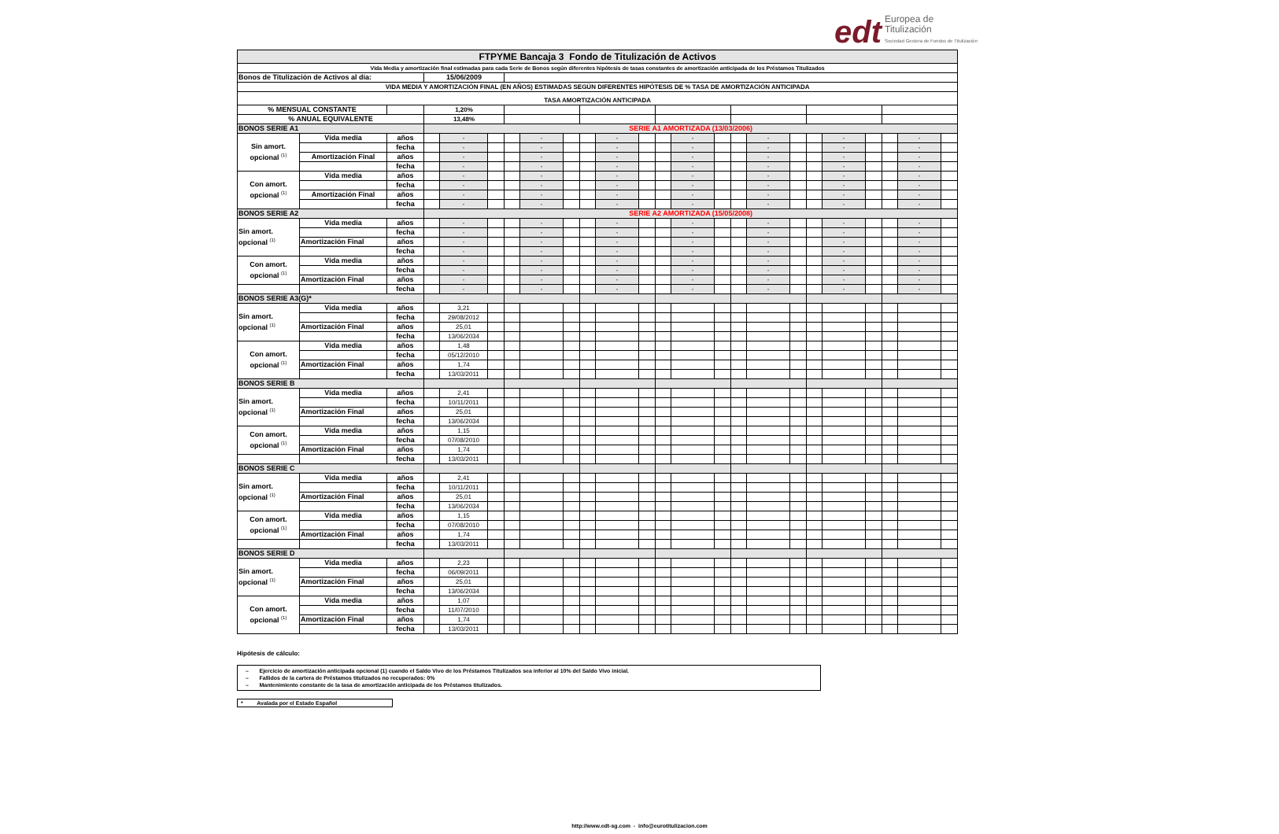edt Europea de
Titulización
Sociedad Gestora de Fondos de Titulización
| FTPYME Bancaja 3 Fondo de Titulización de Activos | | | | | | | | | | | | | | | | | | | | | | | |
| Vida Media y amortización final estimadas para cada Serie de Bonos según diferentes hipótesis de tasas constantes de amortización anticipada de los Préstamos Titulizados | | | | | | | | | | | | | | | | | | | | | | | |
| Bonos de Titulización de Activos al día: | | | 15/06/2009 | | | | | | | | | | | | | | | | | | | | |
| VIDA MEDIA Y AMORTIZACIÓN FINAL (EN AÑOS) ESTIMADAS SEGÚN DIFERENTES HIPÓTESIS DE % TASA DE AMORTIZACIÓN ANTICIPADA | | | | | | | | | | | | | | | | | | | | | | | |
| TASA AMORTIZACIÓN ANTICIPADA | | | | | | | | | | | | | | | | | | | | | | | |
| % MENSUAL CONSTANTE | | | 1,20% | | | | | | | | | | | | | | | | | | | | |
| % ANUAL EQUIVALENTE | | | 13,48% | | | | | | | | | | | | | | | | | | | | |
| BONOS SERIE A1 | | | SERIE A1 AMORTIZADA (13/03/2006) | | | | | | | | | | | | | | | | | | | | |
| Sin amort. opcional <sup>(1)</sup> | Vida media | años | | - | | | - | | | - | | | - | | | - | | | - | | | - | |
| | | fecha | | - | | | - | | | - | | | - | | | - | | | - | | | - | |
| | Amortización Final | años | | - | | | - | | | - | | | - | | | - | | | - | | | - | |
| | | fecha | | - | | | - | | | - | | | - | | | - | | | - | | | - | |
| Con amort. opcional <sup>(1)</sup> | Vida media | años | | - | | | - | | | - | | | - | | | - | | | - | | | - | |
| | | fecha | | - | | | - | | | - | | | - | | | - | | | - | | | - | |
| | Amortización Final | años | | - | | | - | | | - | | | - | | | - | | | - | | | - | |
| | | fecha | | - | | | - | | | - | | | - | | | - | | | - | | | - | |
| BONOS SERIE A2 | | | SERIE A2 AMORTIZADA (15/05/2008) | | | | | | | | | | | | | | | | | | | | |
| Sin amort. opcional <sup>(1)</sup> | Vida media | años | | - | | | - | | | - | | | - | | | - | | | - | | | - | |
| | | fecha | | - | | | - | | | - | | | - | | | - | | | - | | | - | |
| | Amortización Final | años | | - | | | - | | | - | | | - | | | - | | | - | | | - | |
| | | fecha | | - | | | - | | | - | | | - | | | - | | | - | | | - | |
| Con amort. opcional <sup>(1)</sup> | Vida media | años | | - | | | - | | | - | | | - | | | - | | | - | | | - | |
| | | fecha | | - | | | - | | | - | | | - | | | - | | | - | | | - | |
| | Amortización Final | años | | - | | | - | | | - | | | - | | | - | | | - | | | - | |
| | | fecha | | - | | | - | | | - | | | - | | | - | | | - | | | - | |
| BONOS SERIE A3(G)* | | | | | | | | | | | | | | | | | | | | | | | |
| Sin amort. opcional <sup>(1)</sup> | Vida media | años | | 3,21 | | | | | | | | | | | | | | | | | | | |
| | | fecha | | 29/08/2012 | | | | | | | | | | | | | | | | | | | |
| | Amortización Final | años | | 25,01 | | | | | | | | | | | | | | | | | | | |
| | | fecha | | 13/06/2034 | | | | | | | | | | | | | | | | | | | |
| Con amort. opcional <sup>(1)</sup> | Vida media | años | | 1,48 | | | | | | | | | | | | | | | | | | | |
| | | fecha | | 05/12/2010 | | | | | | | | | | | | | | | | | | | |
| | Amortización Final | años | | 1,74 | | | | | | | | | | | | | | | | | | | |
| | | fecha | | 13/03/2011 | | | | | | | | | | | | | | | | | | | |
| BONOS SERIE B | | | | | | | | | | | | | | | | | | | | | | | |
| Sin amort. opcional <sup>(1)</sup> | Vida media | años | | 2,41 | | | | | | | | | | | | | | | | | | | |
| | | fecha | | 10/11/2011 | | | | | | | | | | | | | | | | | | | |
| | Amortización Final | años | | 25,01 | | | | | | | | | | | | | | | | | | | |
| | | fecha | | 13/06/2034 | | | | | | | | | | | | | | | | | | | |
| Con amort. opcional <sup>(1)</sup> | Vida media | años | | 1,15 | | | | | | | | | | | | | | | | | | | |
| | | fecha | | 07/08/2010 | | | | | | | | | | | | | | | | | | | |
| | Amortización Final | años | | 1,74 | | | | | | | | | | | | | | | | | | | |
| | | fecha | | 13/03/2011 | | | | | | | | | | | | | | | | | | | |
| BONOS SERIE C | | | | | | | | | | | | | | | | | | | | | | | |
| Sin amort. opcional <sup>(1)</sup> | Vida media | años | | 2,41 | | | | | | | | | | | | | | | | | | | |
| | | fecha | | 10/11/2011 | | | | | | | | | | | | | | | | | | | |
| | Amortización Final | años | | 25,01 | | | | | | | | | | | | | | | | | | | |
| | | fecha | | 13/06/2034 | | | | | | | | | | | | | | | | | | | |
| Con amort. opcional <sup>(1)</sup> | Vida media | años | | 1,15 | | | | | | | | | | | | | | | | | | | |
| | | fecha | | 07/08/2010 | | | | | | | | | | | | | | | | | | | |
| | Amortización Final | años | | 1,74 | | | | | | | | | | | | | | | | | | | |
| | | fecha | | 13/03/2011 | | | | | | | | | | | | | | | | | | | |
| BONOS SERIE D | | | | | | | | | | | | | | | | | | | | | | | |
| Sin amort. opcional <sup>(1)</sup> | Vida media | años | | 2,23 | | | | | | | | | | | | | | | | | | | |
| | | fecha | | 06/09/2011 | | | | | | | | | | | | | | | | | | | |
| | Amortización Final | años | | 25,01 | | | | | | | | | | | | | | | | | | | |
| | | fecha | | 13/06/2034 | | | | | | | | | | | | | | | | | | | |
| Con amort. opcional <sup>(1)</sup> | Vida media | años | | 1,07 | | | | | | | | | | | | | | | | | | | |
| | | fecha | | 11/07/2010 | | | | | | | | | | | | | | | | | | | |
| | Amortización Final | años | | 1,74 | | | | | | | | | | | | | | | | | | | |
| | | fecha | | 13/03/2011 | | | | | | | | | | | | | | | | | | | |
Hipótesis de cálculo:
– Ejercicio de amortización anticipada opcional (1) cuando el Saldo Vivo de los Préstamos Titulizados sea inferior al 10% del Saldo Vivo inicial.
– Fallidos de la cartera de Préstamos titulizados no recuperados: 0%
– Mantenimiento constante de la tasa de amortización anticipada de los Préstamos titulizados.
* Avalada por el Estado Español
http://www.edt-sg.com - info@eurotitulizacion.com